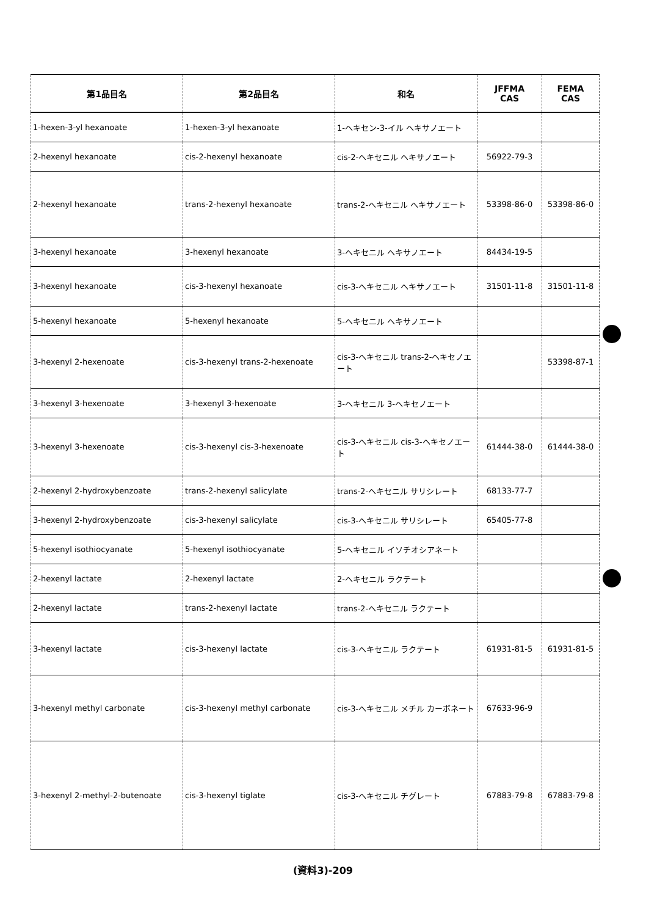| 第1品目名 | 第2品目名 | 和名 | JFFMA CAS | FEMA CAS |
| --- | --- | --- | --- | --- |
| 1-hexen-3-yl hexanoate | 1-hexen-3-yl hexanoate | 1-ヘキセン-3-イル ヘキサノエート | | |
| 2-hexenyl hexanoate | cis-2-hexenyl hexanoate | cis-2-ヘキセニル ヘキサノエート | 56922-79-3 | |
| 2-hexenyl hexanoate | trans-2-hexenyl hexanoate | trans-2-ヘキセニル ヘキサノエート | 53398-86-0 | 53398-86-0 |
| 3-hexenyl hexanoate | 3-hexenyl hexanoate | 3-ヘキセニル ヘキサノエート | 84434-19-5 | |
| 3-hexenyl hexanoate | cis-3-hexenyl hexanoate | cis-3-ヘキセニル ヘキサノエート | 31501-11-8 | 31501-11-8 |
| 5-hexenyl hexanoate | 5-hexenyl hexanoate | 5-ヘキセニル ヘキサノエート | | |
| 3-hexenyl 2-hexenoate | cis-3-hexenyl trans-2-hexenoate | cis-3-ヘキセニル trans-2-ヘキセノエート | | 53398-87-1 |
| 3-hexenyl 3-hexenoate | 3-hexenyl 3-hexenoate | 3-ヘキセニル 3-ヘキセノエート | | |
| 3-hexenyl 3-hexenoate | cis-3-hexenyl cis-3-hexenoate | cis-3-ヘキセニル cis-3-ヘキセノエート | 61444-38-0 | 61444-38-0 |
| 2-hexenyl 2-hydroxybenzoate | trans-2-hexenyl salicylate | trans-2-ヘキセニル サリシレート | 68133-77-7 | |
| 3-hexenyl 2-hydroxybenzoate | cis-3-hexenyl salicylate | cis-3-ヘキセニル サリシレート | 65405-77-8 | |
| 5-hexenyl isothiocyanate | 5-hexenyl isothiocyanate | 5-ヘキセニル イソチオシアネート | | |
| 2-hexenyl lactate | 2-hexenyl lactate | 2-ヘキセニル ラクテート | | |
| 2-hexenyl lactate | trans-2-hexenyl lactate | trans-2-ヘキセニル ラクテート | | |
| 3-hexenyl lactate | cis-3-hexenyl lactate | cis-3-ヘキセニル ラクテート | 61931-81-5 | 61931-81-5 |
| 3-hexenyl methyl carbonate | cis-3-hexenyl methyl carbonate | cis-3-ヘキセニル メチル カーボネート | 67633-96-9 | |
| 3-hexenyl 2-methyl-2-butenoate | cis-3-hexenyl tiglate | cis-3-ヘキセニル チグレート | 67883-79-8 | 67883-79-8 |
(資料3)-209